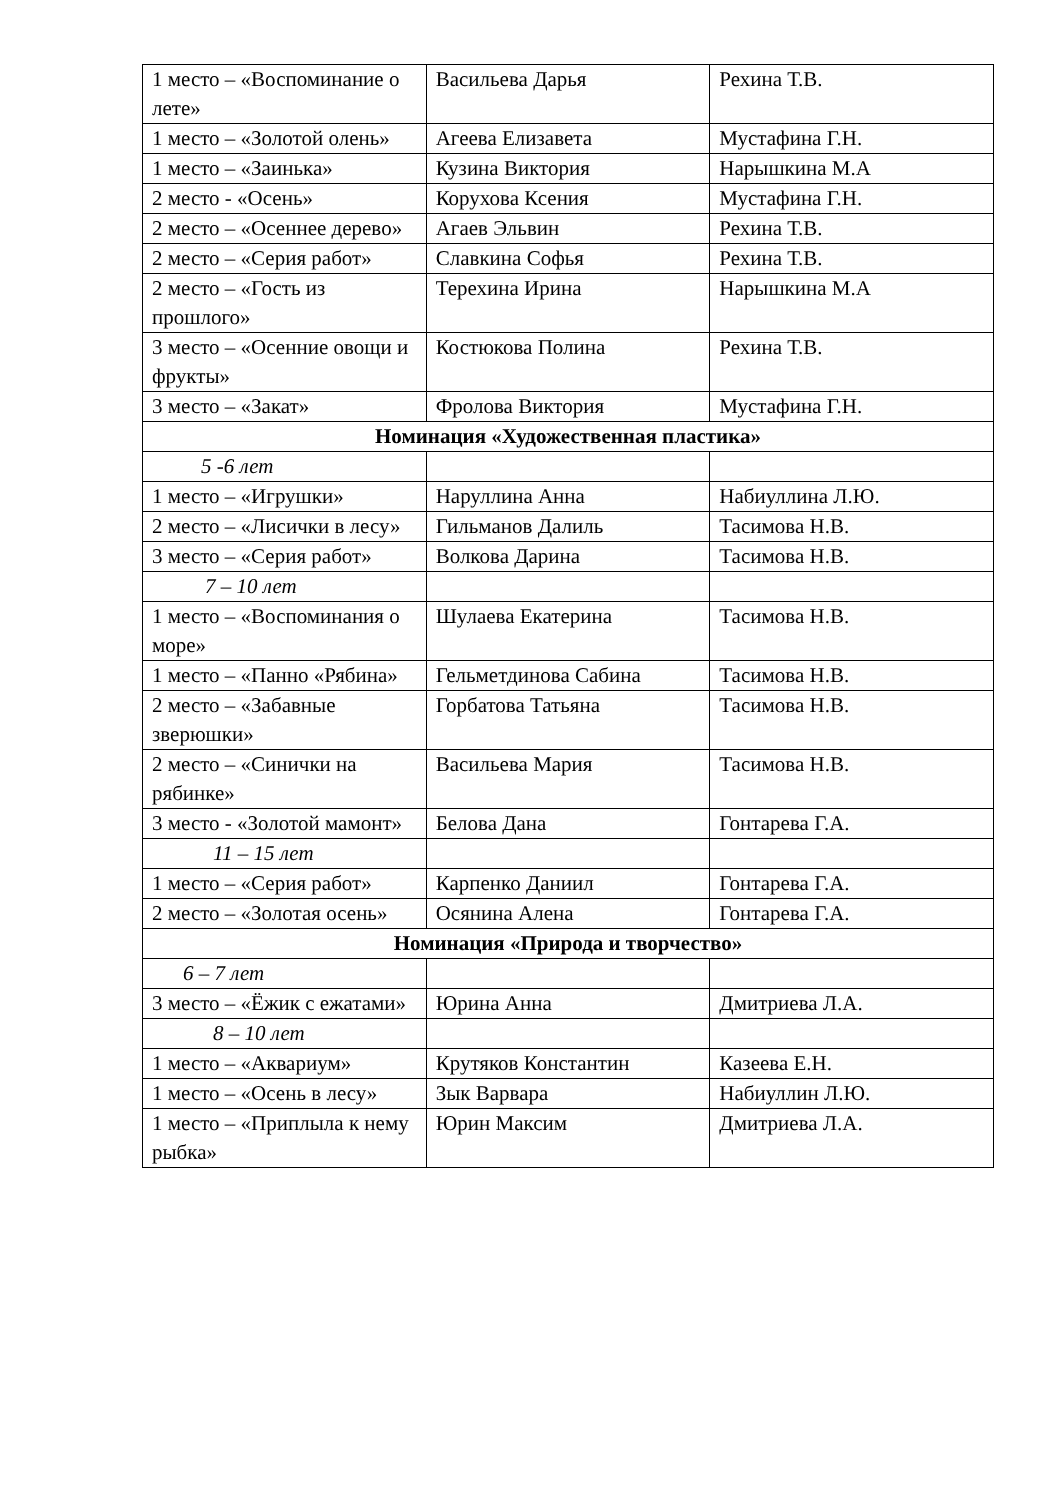| 1 место – «Воспоминание о лете» | Васильева Дарья | Рехина Т.В. |
| 1 место – «Золотой олень» | Агеева Елизавета | Мустафина Г.Н. |
| 1 место – «Заинька» | Кузина Виктория | Нарышкина М.А |
| 2 место - «Осень» | Корухова Ксения | Мустафина Г.Н. |
| 2 место – «Осеннее дерево» | Агаев Эльвин | Рехина Т.В. |
| 2 место – «Серия работ» | Славкина Софья | Рехина Т.В. |
| 2 место – «Гость из прошлого» | Терехина Ирина | Нарышкина М.А |
| 3 место – «Осенние овощи и фрукты» | Костюкова Полина | Рехина Т.В. |
| 3 место – «Закат» | Фролова Виктория | Мустафина Г.Н. |
| Номинация «Художественная пластика» | | |
| 5 -6 лет | | |
| 1 место – «Игрушки» | Наруллина Анна | Набиуллина Л.Ю. |
| 2 место – «Лисички в лесу» | Гильманов Далиль | Тасимова Н.В. |
| 3 место – «Серия работ» | Волкова Дарина | Тасимова Н.В. |
| 7 – 10 лет | | |
| 1 место – «Воспоминания о море» | Шулаева Екатерина | Тасимова Н.В. |
| 1 место – «Панно «Рябина» | Гельметдинова Сабина | Тасимова Н.В. |
| 2 место – «Забавные зверюшки» | Горбатова Татьяна | Тасимова Н.В. |
| 2 место – «Синички на рябинке» | Васильева Мария | Тасимова Н.В. |
| 3 место - «Золотой мамонт» | Белова Дана | Гонтарева Г.А. |
| 11 – 15 лет | | |
| 1 место – «Серия работ» | Карпенко Даниил | Гонтарева Г.А. |
| 2 место – «Золотая осень» | Осянина Алена | Гонтарева Г.А. |
| Номинация «Природа и творчество» | | |
| 6 – 7 лет | | |
| 3 место – «Ёжик с ежатами» | Юрина Анна | Дмитриева Л.А. |
| 8 – 10 лет | | |
| 1 место – «Аквариум» | Крутяков Константин | Казеева Е.Н. |
| 1 место – «Осень в лесу» | Зык Варвара | Набиуллин Л.Ю. |
| 1 место – «Приплыла к нему рыбка» | Юрин Максим | Дмитриева Л.А. |